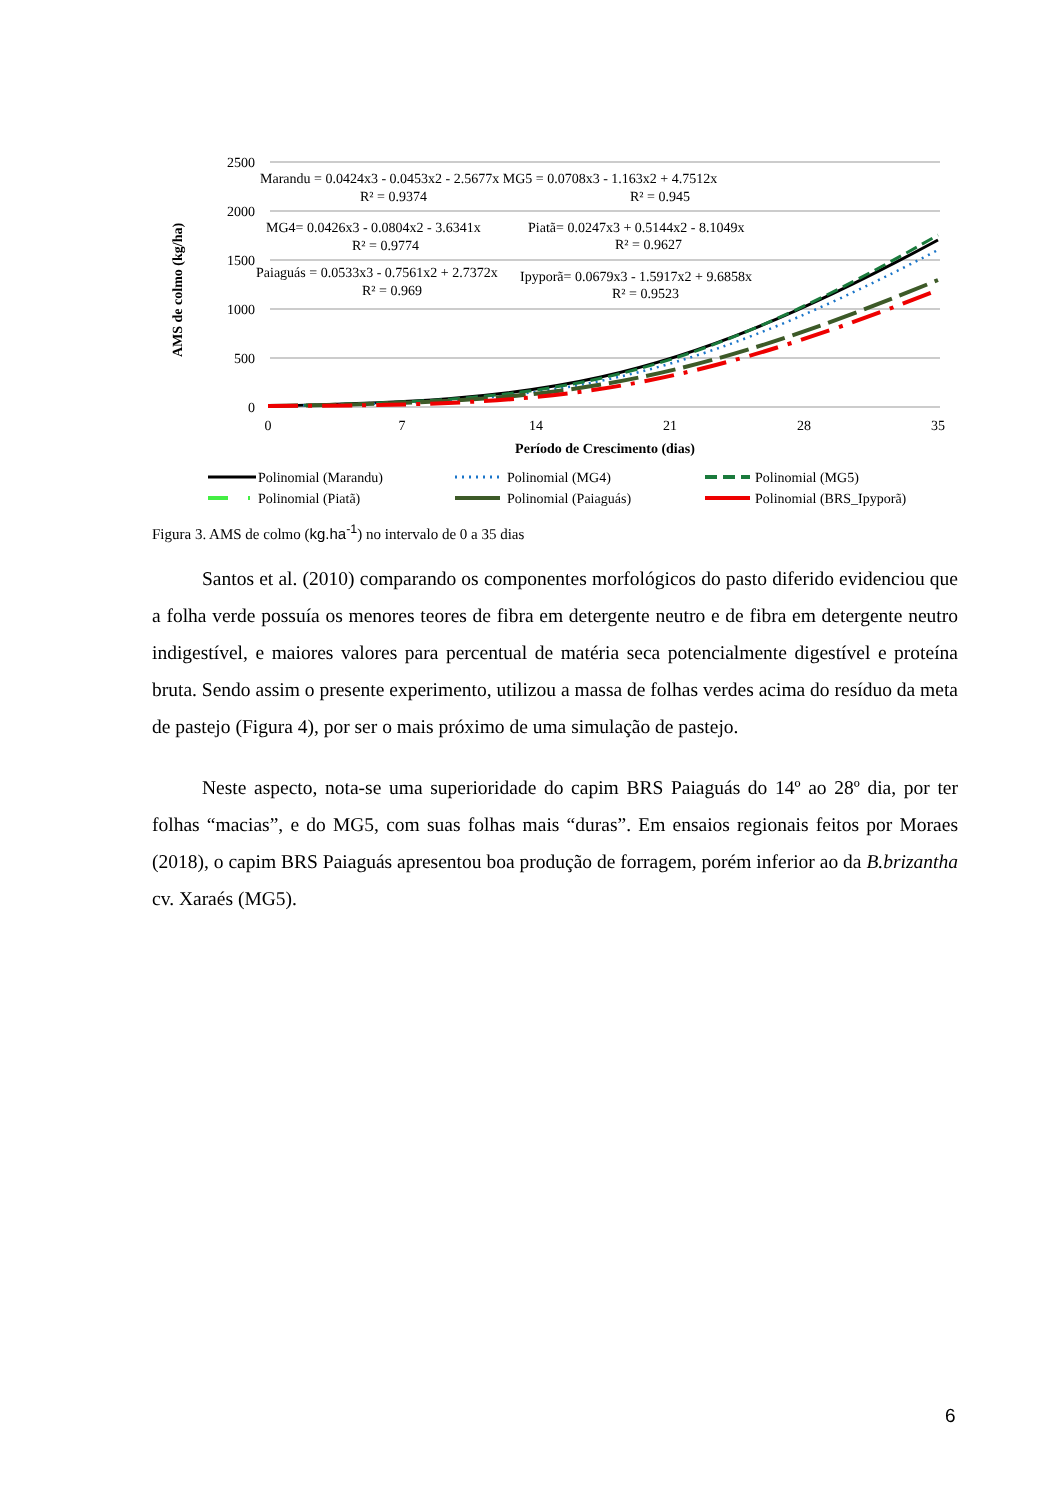2500
2000
1500
1000
500
0
0
7
14
21
28
35
Período de Crescimento (dias)
AMS de colmo (kg/ha)
Marandu = 0.0424x3 - 0.0453x2 - 2.5677x MG5 = 0.0708x3 - 1.163x2 + 4.7512x
R² = 0.9374
R² = 0.945
MG4= 0.0426x3 - 0.0804x2 - 3.6341x
Piatã= 0.0247x3 + 0.5144x2 - 8.1049x
R² = 0.9774
R² = 0.9627
Paiaguás = 0.0533x3 - 0.7561x2 + 2.7372x
Ipyporã= 0.0679x3 - 1.5917x2 + 9.6858x
R² = 0.969
R² = 0.9523
Polinomial (Marandu)
Polinomial (MG4)
Polinomial (MG5)
Polinomial (Piatã)
Polinomial (Paiaguás)
Polinomial (BRS_Ipyporã)
Figura 3. AMS de colmo (kg.ha<sup>-1</sup>) no intervalo de 0 a 35 dias
Santos et al. (2010) comparando os componentes morfológicos do pasto diferido evidenciou que a folha verde possuía os menores teores de fibra em detergente neutro e de fibra em detergente neutro indigestível, e maiores valores para percentual de matéria seca potencialmente digestível e proteína bruta. Sendo assim o presente experimento, utilizou a massa de folhas verdes acima do resíduo da meta de pastejo (Figura 4), por ser o mais próximo de uma simulação de pastejo.
Neste aspecto, nota-se uma superioridade do capim BRS Paiaguás do 14º ao 28º dia, por ter folhas “macias”, e do MG5, com suas folhas mais “duras”. Em ensaios regionais feitos por Moraes (2018), o capim BRS Paiaguás apresentou boa produção de forragem, porém inferior ao da B.brizantha cv. Xaraés (MG5).
6